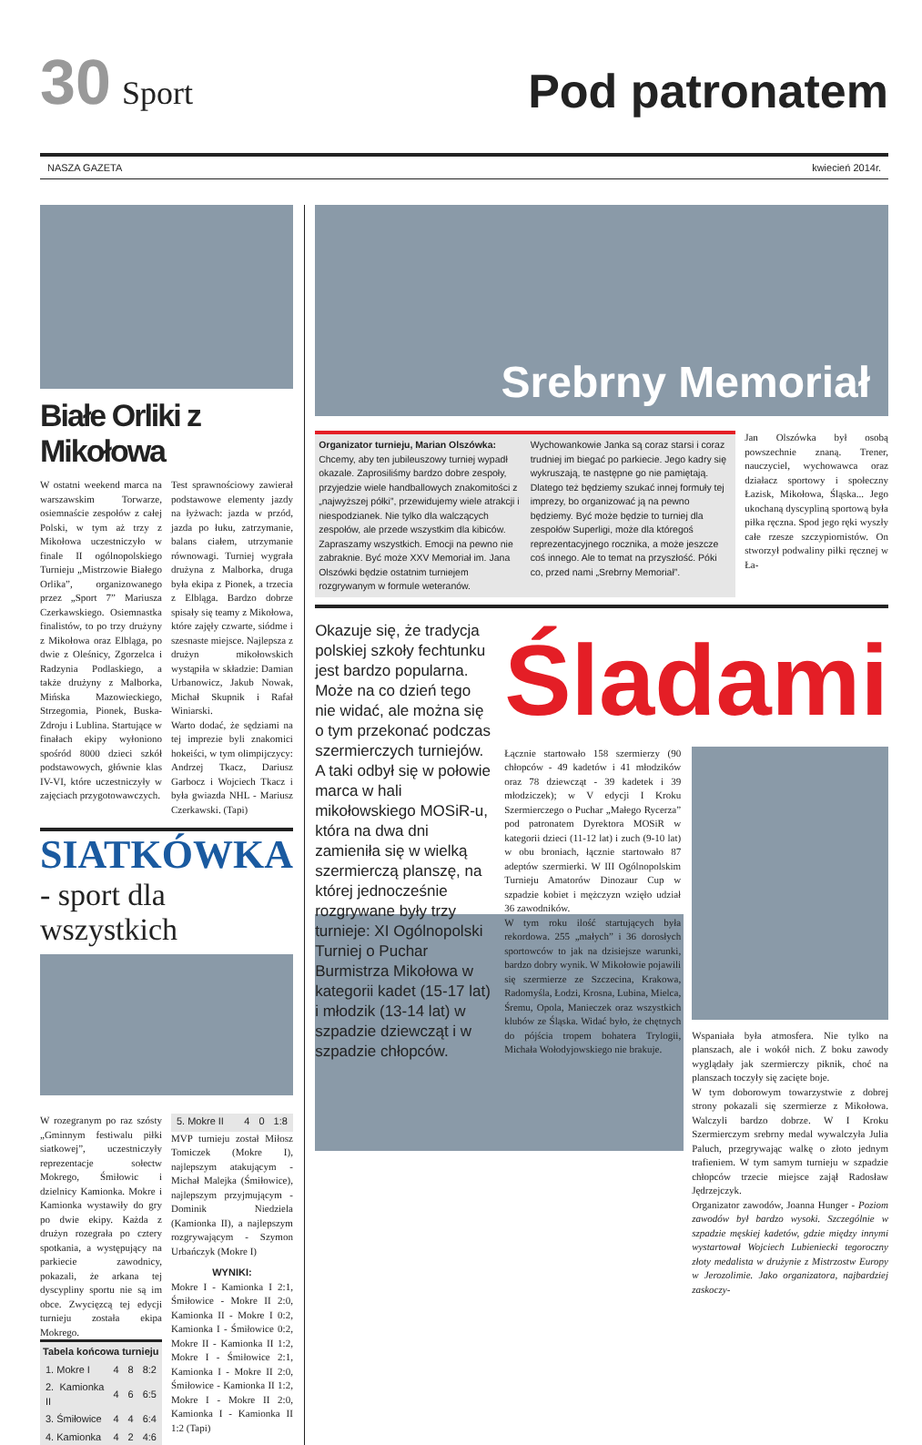30 Sport
Pod patronatem
NASZA GAZETA kwiecień 2014r.
Białe Orliki z Mikołowa
W ostatni weekend marca na warszawskim Torwarze, osiemnaście zespołów z całej Polski, w tym aż trzy z Mikołowa uczestniczyło w finale II ogólnopolskiego Turnieju „Mistrzowie Białego Orlika”, organizowanego przez „Sport 7” Mariusza Czerkawskiego. Osiemnastka finalistów, to po trzy drużyny z Mikołowa oraz Elbląga, po dwie z Oleśnicy, Zgorzelca i Radzynia Podlaskiego, a także drużyny z Malborka, Mińska Mazowieckiego, Strzegomia, Pionek, Buska-Zdroju i Lublina. Startujące w finałach ekipy wyłoniono spośród 8000 dzieci szkół podstawowych, głównie klas IV-VI, które uczestniczyły w zajęciach przygotowawczych.
Test sprawnościowy zawierał podstawowe elementy jazdy na łyżwach: jazda w przód, jazda po łuku, zatrzymanie, balans ciałem, utrzymanie równowagi. Turniej wygrała drużyna z Malborka, druga była ekipa z Pionek, a trzecia z Elbląga. Bardzo dobrze spisały się teamy z Mikołowa, które zajęły czwarte, siódme i szesnaste miejsce. Najlepsza z drużyn mikołowskich wystąpiła w składzie: Damian Urbanowicz, Jakub Nowak, Michał Skupnik i Rafał Winiarski.
Warto dodać, że sędziami na tej imprezie byli znakomici hokeiści, w tym olimpijczycy: Andrzej Tkacz, Dariusz Garbocz i Wojciech Tkacz i była gwiazda NHL - Mariusz Czerkawski. (Tapi)
SIATKÓWKA
- sport dla wszystkich
W rozegranym po raz szósty „Gminnym festiwalu piłki siatkowej”, uczestniczyły reprezentacje sołectw Mokrego, Śmiłowic i dzielnicy Kamionka. Mokre i Kamionka wystawiły do gry po dwie ekipy. Każda z drużyn rozegrała po cztery spotkania, a występujący na parkiecie zawodnicy, pokazali, że arkana tej dyscypliny sportu nie są im obce. Zwycięzcą tej edycji turnieju została ekipa Mokrego.
| Tabela końcowa turnieju | | | |
| --- | --- | --- | --- |
| 1. Mokre I | 4 | 8 | 8:2 |
| 2. Kamionka II | 4 | 6 | 6:5 |
| 3. Śmiłowice | 4 | 4 | 6:4 |
| 4. Kamionka | 4 | 2 | 4:6 |
| 5. Mokre II | 4 | 0 | 1:8 |
MVP turnieju został Miłosz Tomiczek (Mokre I), najlepszym atakującym - Michał Malejka (Śmiłowice), najlepszym przyjmującym - Dominik Niedziela (Kamionka II), a najlepszym rozgrywającym - Szymon Urbańczyk (Mokre I)
WYNIKI:
Mokre I - Kamionka I 2:1, Śmiłowice - Mokre II 2:0, Kamionka II - Mokre I 0:2, Kamionka I - Śmiłowice 0:2, Mokre II - Kamionka II 1:2, Mokre I - Śmiłowice 2:1, Kamionka I - Mokre II 2:0, Śmiłowice - Kamionka II 1:2, Mokre I - Mokre II 2:0, Kamionka I - Kamionka II 1:2 (Tapi)
Srebrny Memoriał
Organizator turnieju, Marian Olszówka: Chcemy, aby ten jubileuszowy turniej wypadł okazale. Zaprosiliśmy bardzo dobre zespoły, przyjedzie wiele handballowych znakomitości z „najwyższej półki”, przewidujemy wiele atrakcji i niespodzianek. Nie tylko dla walczących zespołów, ale przede wszystkim dla kibiców. Zapraszamy wszystkich. Emocji na pewno nie zabraknie. Być może XXV Memoriał im. Jana Olszówki będzie ostatnim turniejem rozgrywanym w formule weteranów. Wychowankowie Janka są coraz starsi i coraz trudniej im biegać po parkiecie. Jego kadry się wykruszają, te następne go nie pamiętają. Dlatego też będziemy szukać innej formuły tej imprezy, bo organizować ją na pewno będziemy. Być może będzie to turniej dla zespołów Superligi, może dla któregoś reprezentacyjnego rocznika, a może jeszcze coś innego. Ale to temat na przyszłość. Póki co, przed nami „Srebrny Memoriał”.
Jan Olszówka był osobą powszechnie znaną. Trener, nauczyciel, wychowawca oraz działacz sportowy i społeczny Łazisk, Mikołowa, Śląska... Jego ukochaną dyscypliną sportową była piłka ręczna. Spod jego ręki wyszły całe rzesze szczypiornistów. On stworzył podwaliny piłki ręcznej w Ła-
Okazuje się, że tradycja polskiej szkoły fechtunku jest bardzo popularna. Może na co dzień tego nie widać, ale można się o tym przekonać podczas szermierczych turniejów. A taki odbył się w połowie marca w hali mikołowskiego MOSiR-u, która na dwa dni zamieniła się w wielką szermierczą planszę, na której jednocześnie rozgrywane były trzy turnieje: XI Ogólnopolski Turniej o Puchar Burmistrza Mikołowa w kategorii kadet (15-17 lat) i młodzik (13-14 lat) w szpadzie dziewcząt i w szpadzie chłopców.
Śladami
Łącznie startowało 158 szermierzy (90 chłopców - 49 kadetów i 41 młodzików oraz 78 dziewcząt - 39 kadetek i 39 młodziczek); w V edycji I Kroku Szermierczego o Puchar „Małego Rycerza” pod patronatem Dyrektora MOSiR w kategorii dzieci (11-12 lat) i zuch (9-10 lat) w obu broniach, łącznie startowało 87 adeptów szermierki. W III Ogólnopolskim Turnieju Amatorów Dinozaur Cup w szpadzie kobiet i mężczyzn wzięło udział 36 zawodników.
W tym roku ilość startujących była rekordowa. 255 „małych” i 36 dorosłych sportowców to jak na dzisiejsze warunki, bardzo dobry wynik. W Mikołowie pojawili się szermierze ze Szczecina, Krakowa, Radomyśla, Łodzi, Krosna, Lubina, Mielca, Śremu, Opola, Manieczek oraz wszystkich klubów ze Śląska. Widać było, że chętnych do pójścia tropem bohatera Trylogii, Michała Wołodyjowskiego nie brakuje.
Wspaniała była atmosfera. Nie tylko na planszach, ale i wokół nich. Z boku zawody wyglądały jak szermierczy piknik, choć na planszach toczyły się zacięte boje.
W tym doborowym towarzystwie z dobrej strony pokazali się szermierze z Mikołowa. Walczyli bardzo dobrze. W I Kroku Szermierczym srebrny medal wywalczyła Julia Paluch, przegrywając walkę o złoto jednym trafieniem. W tym samym turnieju w szpadzie chłopców trzecie miejsce zajął Radosław Jędrzejczyk.
Organizator zawodów, Joanna Hunger - Poziom zawodów był bardzo wysoki. Szczególnie w szpadzie męskiej kadetów, gdzie między innymi wystartował Wojciech Lubieniecki tegoroczny złoty medalista w drużynie z Mistrzostw Europy w Jerozolimie. Jako organizatora, najbardziej zaskoczy-